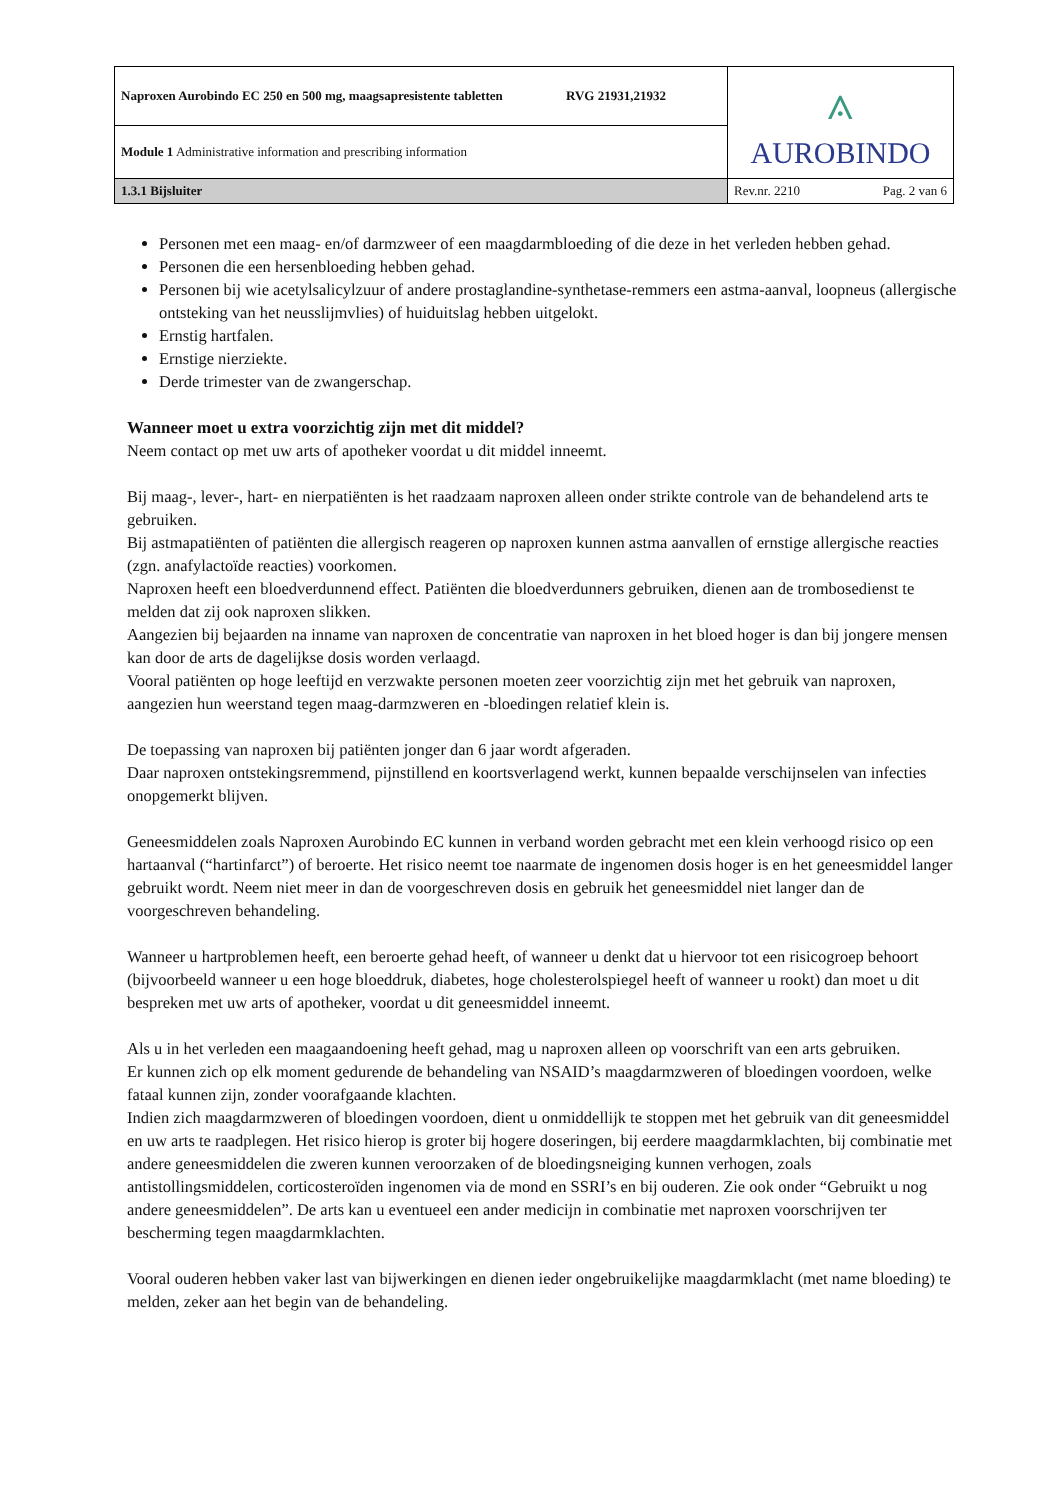| Naproxen Aurobindo EC 250 en 500 mg, maagsapresistente tabletten RVG 21931,21932 | ⟑ AUROBINDO |
| Module 1 Administrative information and prescribing information | |
| 1.3.1 Bijsluiter | Rev.nr. 2210 Pag. 2 van 6 |
Personen met een maag- en/of darmzweer of een maagdarmbloeding of die deze in het verleden hebben gehad.
Personen die een hersenbloeding hebben gehad.
Personen bij wie acetylsalicylzuur of andere prostaglandine-synthetase-remmers een astma-aanval, loopneus (allergische ontsteking van het neusslijmvlies) of huiduitslag hebben uitgelokt.
Ernstig hartfalen.
Ernstige nierziekte.
Derde trimester van de zwangerschap.
Wanneer moet u extra voorzichtig zijn met dit middel?
Neem contact op met uw arts of apotheker voordat u dit middel inneemt.
Bij maag-, lever-, hart- en nierpatiënten is het raadzaam naproxen alleen onder strikte controle van de behandelend arts te gebruiken.
Bij astmapatiënten of patiënten die allergisch reageren op naproxen kunnen astma aanvallen of ernstige allergische reacties (zgn. anafylactoïde reacties) voorkomen.
Naproxen heeft een bloedverdunnend effect. Patiënten die bloedverdunners gebruiken, dienen aan de trombosedienst te melden dat zij ook naproxen slikken.
Aangezien bij bejaarden na inname van naproxen de concentratie van naproxen in het bloed hoger is dan bij jongere mensen kan door de arts de dagelijkse dosis worden verlaagd.
Vooral patiënten op hoge leeftijd en verzwakte personen moeten zeer voorzichtig zijn met het gebruik van naproxen, aangezien hun weerstand tegen maag-darmzweren en -bloedingen relatief klein is.
De toepassing van naproxen bij patiënten jonger dan 6 jaar wordt afgeraden.
Daar naproxen ontstekingsremmend, pijnstillend en koortsverlagend werkt, kunnen bepaalde verschijnselen van infecties onopgemerkt blijven.
Geneesmiddelen zoals Naproxen Aurobindo EC kunnen in verband worden gebracht met een klein verhoogd risico op een hartaanval (“hartinfarct”) of beroerte. Het risico neemt toe naarmate de ingenomen dosis hoger is en het geneesmiddel langer gebruikt wordt. Neem niet meer in dan de voorgeschreven dosis en gebruik het geneesmiddel niet langer dan de voorgeschreven behandeling.
Wanneer u hartproblemen heeft, een beroerte gehad heeft, of wanneer u denkt dat u hiervoor tot een risicogroep behoort (bijvoorbeeld wanneer u een hoge bloeddruk, diabetes, hoge cholesterolspiegel heeft of wanneer u rookt) dan moet u dit bespreken met uw arts of apotheker, voordat u dit geneesmiddel inneemt.
Als u in het verleden een maagaandoening heeft gehad, mag u naproxen alleen op voorschrift van een arts gebruiken.
Er kunnen zich op elk moment gedurende de behandeling van NSAID’s maagdarmzweren of bloedingen voordoen, welke fataal kunnen zijn, zonder voorafgaande klachten.
Indien zich maagdarmzweren of bloedingen voordoen, dient u onmiddellijk te stoppen met het gebruik van dit geneesmiddel en uw arts te raadplegen. Het risico hierop is groter bij hogere doseringen, bij eerdere maagdarmklachten, bij combinatie met andere geneesmiddelen die zweren kunnen veroorzaken of de bloedingsneiging kunnen verhogen, zoals antistollingsmiddelen, corticosteroïden ingenomen via de mond en SSRI’s en bij ouderen. Zie ook onder “Gebruikt u nog andere geneesmiddelen”. De arts kan u eventueel een ander medicijn in combinatie met naproxen voorschrijven ter bescherming tegen maagdarmklachten.
Vooral ouderen hebben vaker last van bijwerkingen en dienen ieder ongebruikelijke maagdarmklacht (met name bloeding) te melden, zeker aan het begin van de behandeling.